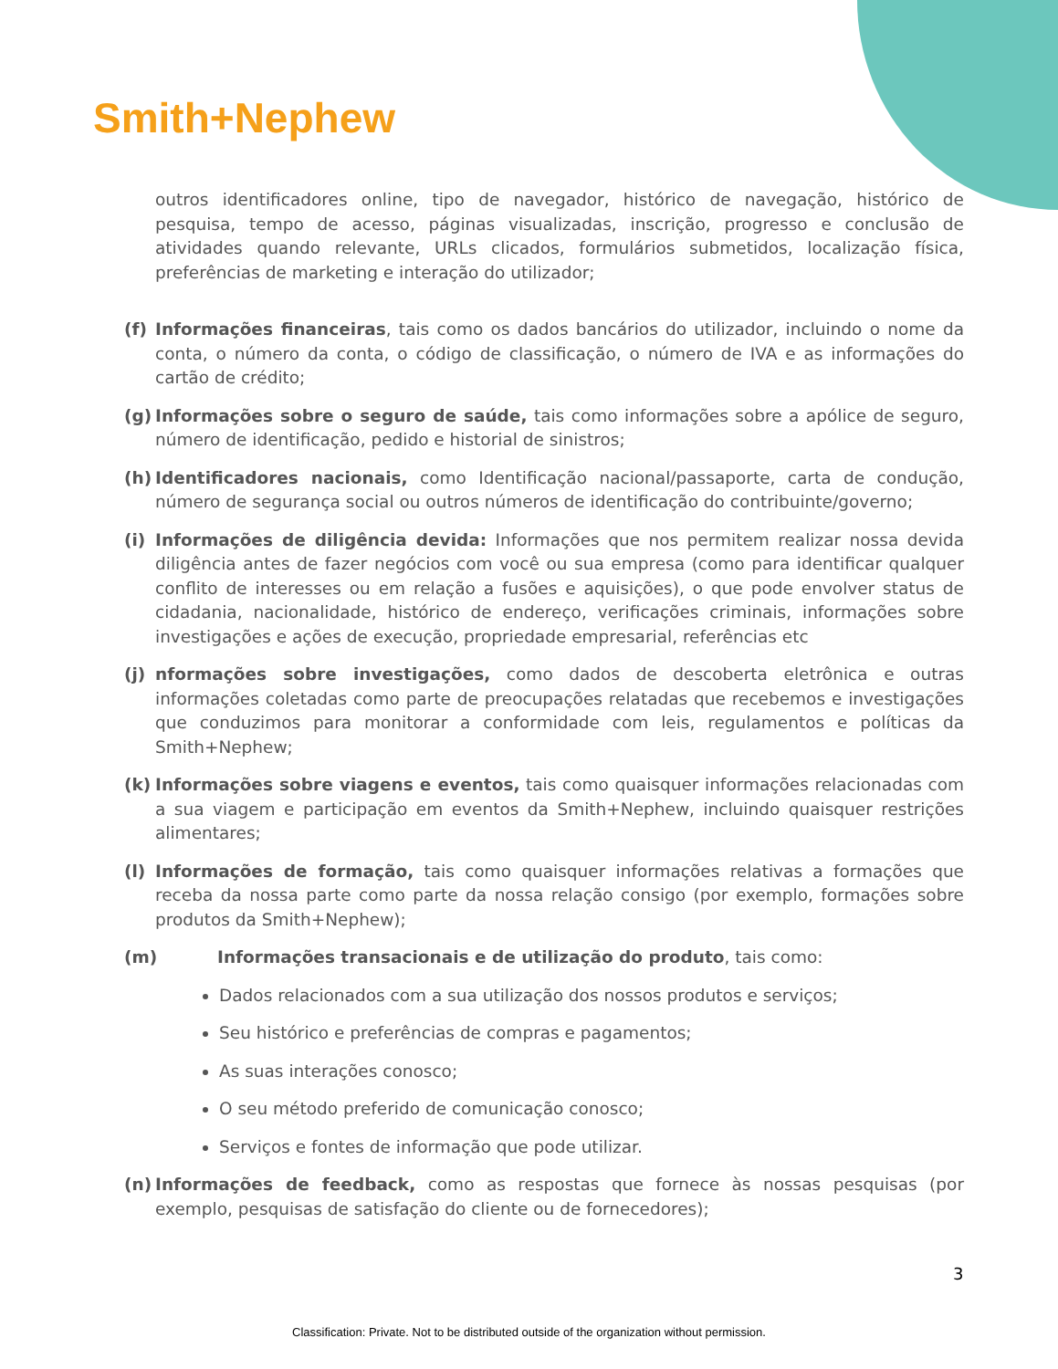Smith+Nephew
outros identificadores online, tipo de navegador, histórico de navegação, histórico de pesquisa, tempo de acesso, páginas visualizadas, inscrição, progresso e conclusão de atividades quando relevante, URLs clicados, formulários submetidos, localização física, preferências de marketing e interação do utilizador;
(f) Informações financeiras, tais como os dados bancários do utilizador, incluindo o nome da conta, o número da conta, o código de classificação, o número de IVA e as informações do cartão de crédito;
(g) Informações sobre o seguro de saúde, tais como informações sobre a apólice de seguro, número de identificação, pedido e historial de sinistros;
(h) Identificadores nacionais, como Identificação nacional/passaporte, carta de condução, número de segurança social ou outros números de identificação do contribuinte/governo;
(i) Informações de diligência devida: Informações que nos permitem realizar nossa devida diligência antes de fazer negócios com você ou sua empresa (como para identificar qualquer conflito de interesses ou em relação a fusões e aquisições), o que pode envolver status de cidadania, nacionalidade, histórico de endereço, verificações criminais, informações sobre investigações e ações de execução, propriedade empresarial, referências etc
(j) nformações sobre investigações, como dados de descoberta eletrônica e outras informações coletadas como parte de preocupações relatadas que recebemos e investigações que conduzimos para monitorar a conformidade com leis, regulamentos e políticas da Smith+Nephew;
(k) Informações sobre viagens e eventos, tais como quaisquer informações relacionadas com a sua viagem e participação em eventos da Smith+Nephew, incluindo quaisquer restrições alimentares;
(l) Informações de formação, tais como quaisquer informações relativas a formações que receba da nossa parte como parte da nossa relação consigo (por exemplo, formações sobre produtos da Smith+Nephew);
(m) Informações transacionais e de utilização do produto, tais como:
Dados relacionados com a sua utilização dos nossos produtos e serviços;
Seu histórico e preferências de compras e pagamentos;
As suas interações conosco;
O seu método preferido de comunicação conosco;
Serviços e fontes de informação que pode utilizar.
(n) Informações de feedback, como as respostas que fornece às nossas pesquisas (por exemplo, pesquisas de satisfação do cliente ou de fornecedores);
3
Classification: Private. Not to be distributed outside of the organization without permission.